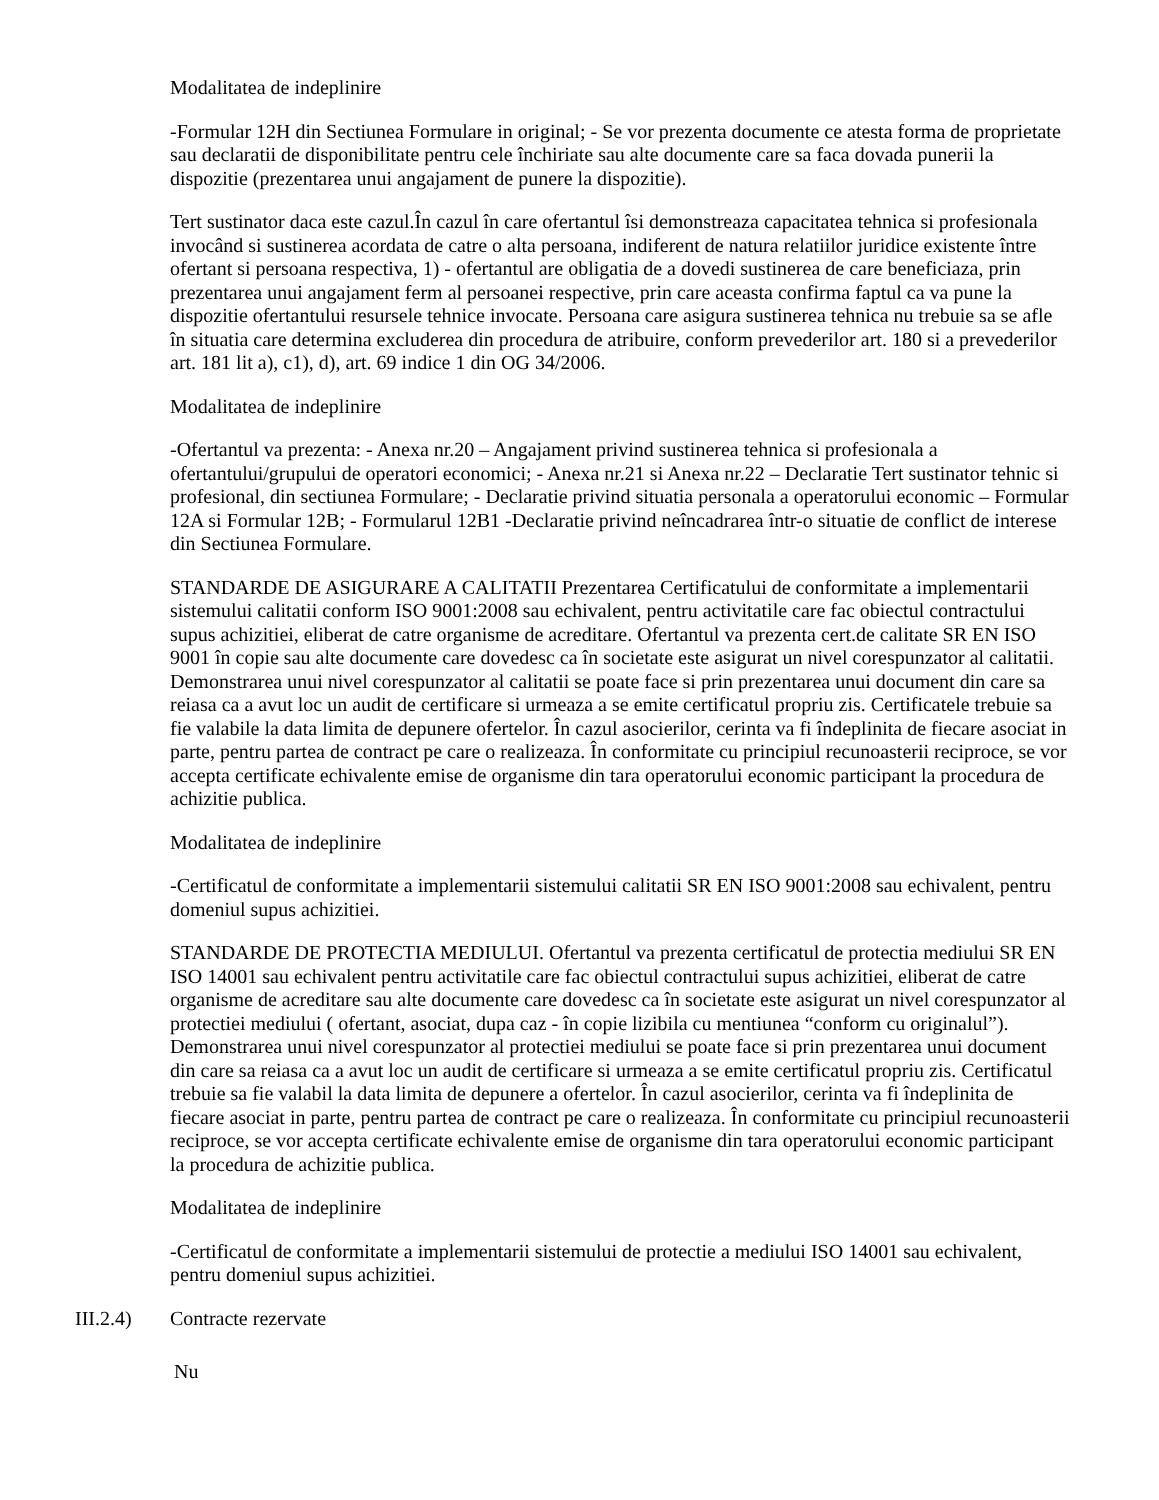Modalitatea de indeplinire
-Formular 12H din Sectiunea Formulare in original; - Se vor prezenta documente ce atesta forma de proprietate sau declaratii de disponibilitate pentru cele închiriate sau alte documente care sa faca dovada punerii la dispozitie (prezentarea unui angajament de punere la dispozitie).
Tert sustinator daca este cazul.În cazul în care ofertantul îsi demonstreaza capacitatea tehnica si profesionala invocând si sustinerea acordata de catre o alta persoana, indiferent de natura relatiilor juridice existente între ofertant si persoana respectiva, 1) - ofertantul are obligatia de a dovedi sustinerea de care beneficiaza, prin prezentarea unui angajament ferm al persoanei respective, prin care aceasta confirma faptul ca va pune la dispozitie ofertantului resursele tehnice invocate. Persoana care asigura sustinerea tehnica nu trebuie sa se afle în situatia care determina excluderea din procedura de atribuire, conform prevederilor art. 180 si a prevederilor art. 181 lit a), c1), d), art. 69 indice 1 din OG 34/2006.
Modalitatea de indeplinire
-Ofertantul va prezenta: - Anexa nr.20 – Angajament privind sustinerea tehnica si profesionala a ofertantului/grupului de operatori economici; - Anexa nr.21 si Anexa nr.22 – Declaratie Tert sustinator tehnic si profesional, din sectiunea Formulare; - Declaratie privind situatia personala a operatorului economic – Formular 12A si Formular 12B; - Formularul 12B1 -Declaratie privind neîncadrarea într-o situatie de conflict de interese din Sectiunea Formulare.
STANDARDE DE ASIGURARE A CALITATII Prezentarea Certificatului de conformitate a implementarii sistemului calitatii conform ISO 9001:2008 sau echivalent, pentru activitatile care fac obiectul contractului supus achizitiei, eliberat de catre organisme de acreditare. Ofertantul va prezenta cert.de calitate SR EN ISO 9001 în copie sau alte documente care dovedesc ca în societate este asigurat un nivel corespunzator al calitatii. Demonstrarea unui nivel corespunzator al calitatii se poate face si prin prezentarea unui document din care sa reiasa ca a avut loc un audit de certificare si urmeaza a se emite certificatul propriu zis. Certificatele trebuie sa fie valabile la data limita de depunere ofertelor. În cazul asocierilor, cerinta va fi îndeplinita de fiecare asociat in parte, pentru partea de contract pe care o realizeaza. În conformitate cu principiul recunoasterii reciproce, se vor accepta certificate echivalente emise de organisme din tara operatorului economic participant la procedura de achizitie publica.
Modalitatea de indeplinire
-Certificatul de conformitate a implementarii sistemului calitatii SR EN ISO 9001:2008 sau echivalent, pentru domeniul supus achizitiei.
STANDARDE DE PROTECTIA MEDIULUI. Ofertantul va prezenta certificatul de protectia mediului SR EN ISO 14001 sau echivalent pentru activitatile care fac obiectul contractului supus achizitiei, eliberat de catre organisme de acreditare sau alte documente care dovedesc ca în societate este asigurat un nivel corespunzator al protectiei mediului ( ofertant, asociat, dupa caz - în copie lizibila cu mentiunea “conform cu originalul”). Demonstrarea unui nivel corespunzator al protectiei mediului se poate face si prin prezentarea unui document din care sa reiasa ca a avut loc un audit de certificare si urmeaza a se emite certificatul propriu zis. Certificatul trebuie sa fie valabil la data limita de depunere a ofertelor. În cazul asocierilor, cerinta va fi îndeplinita de fiecare asociat in parte, pentru partea de contract pe care o realizeaza. În conformitate cu principiul recunoasterii reciproce, se vor accepta certificate echivalente emise de organisme din tara operatorului economic participant la procedura de achizitie publica.
Modalitatea de indeplinire
-Certificatul de conformitate a implementarii sistemului de protectie a mediului ISO 14001 sau echivalent, pentru domeniul supus achizitiei.
III.2.4) Contracte rezervate
Nu